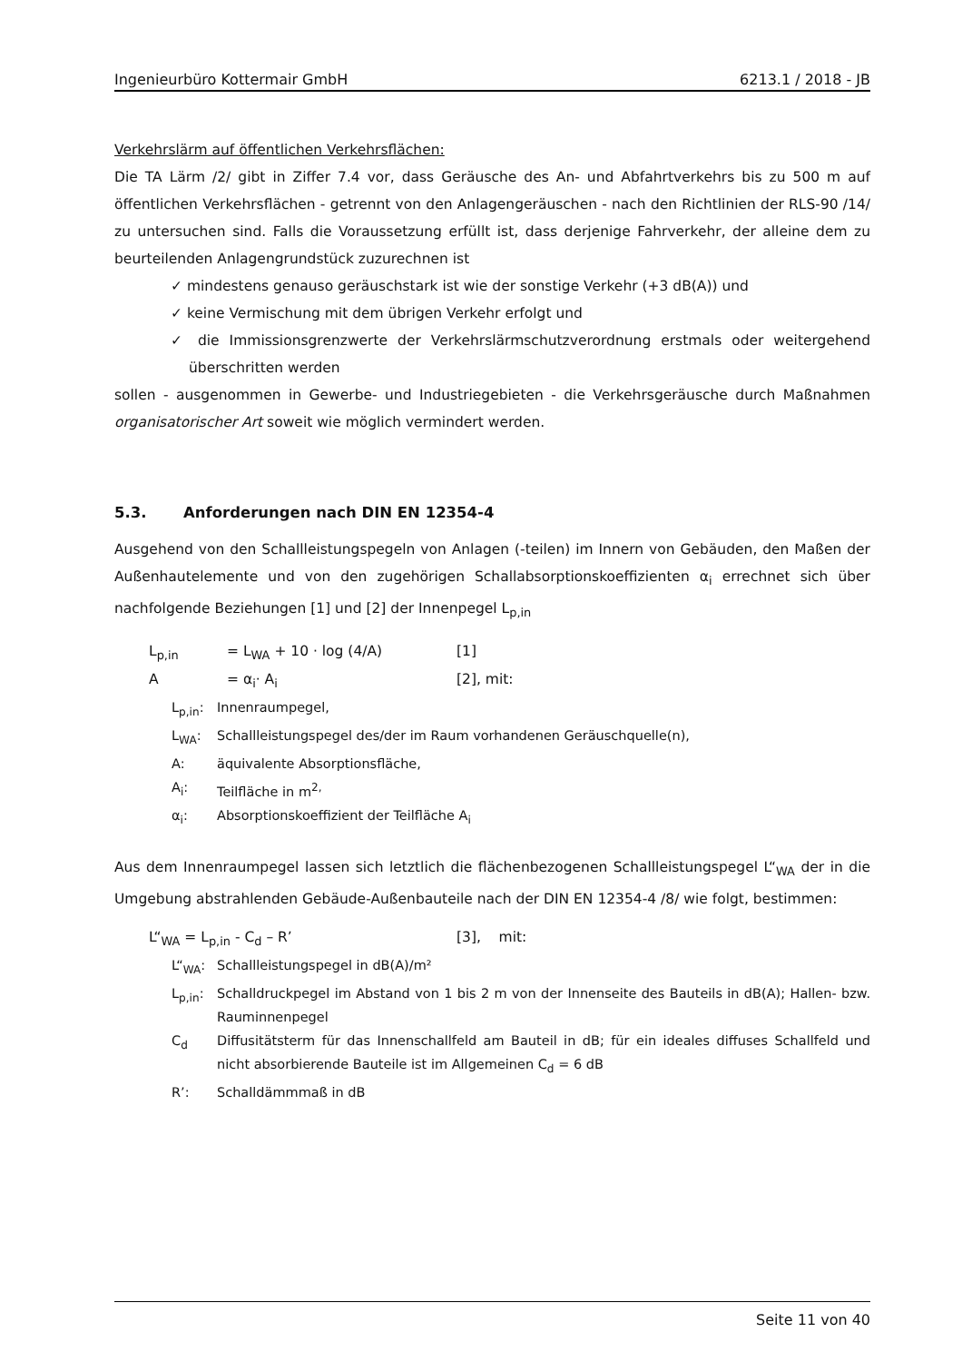Ingenieurbüro Kottermair GmbH 6213.1 / 2018 - JB
Verkehrslärm auf öffentlichen Verkehrsflächen:
Die TA Lärm /2/ gibt in Ziffer 7.4 vor, dass Geräusche des An- und Abfahrtverkehrs bis zu 500 m auf öffentlichen Verkehrsflächen - getrennt von den Anlagengeräuschen - nach den Richtlinien der RLS-90 /14/ zu untersuchen sind. Falls die Voraussetzung erfüllt ist, dass derjenige Fahrverkehr, der alleine dem zu beurteilenden Anlagengrundstück zuzurechnen ist
✓ mindestens genauso geräuschstark ist wie der sonstige Verkehr (+3 dB(A)) und
✓ keine Vermischung mit dem übrigen Verkehr erfolgt und
✓ die Immissionsgrenzwerte der Verkehrslärmschutzverordnung erstmals oder weitergehend überschritten werden
sollen - ausgenommen in Gewerbe- und Industriegebieten - die Verkehrsgeräusche durch Maßnahmen organisatorischer Art soweit wie möglich vermindert werden.
5.3. Anforderungen nach DIN EN 12354-4
Ausgehend von den Schallleistungspegeln von Anlagen (-teilen) im Innern von Gebäuden, den Maßen der Außenhautelemente und von den zugehörigen Schallabsorptionskoeffizienten α<sub>i</sub> errechnet sich über nachfolgende Beziehungen [1] und [2] der Innenpegel L<sub>p,in</sub>
L<sub>p,in</sub> = L<sub>WA</sub> + 10 · log (4/A) [1]
A = α<sub>i</sub>· A<sub>i</sub> [2], mit:
L<sub>p,in</sub>: Innenraumpegel,
L<sub>WA</sub>: Schallleistungspegel des/der im Raum vorhandenen Geräuschquelle(n),
A: äquivalente Absorptionsfläche,
A<sub>i</sub>: Teilfläche in m<sup>2,</sup>
α<sub>i</sub>: Absorptionskoeffizient der Teilfläche A<sub>i</sub>
Aus dem Innenraumpegel lassen sich letztlich die flächenbezogenen Schallleistungspegel L“<sub>WA</sub> der in die Umgebung abstrahlenden Gebäude-Außenbauteile nach der DIN EN 12354-4 /8/ wie folgt, bestimmen:
L“<sub>WA</sub> = L<sub>p,in</sub> - C<sub>d</sub> – R’ [3], mit:
L“<sub>WA</sub>: Schallleistungspegel in dB(A)/m²
L<sub>p,in</sub>: Schalldruckpegel im Abstand von 1 bis 2 m von der Innenseite des Bauteils in dB(A); Hallen- bzw. Rauminnenpegel
C<sub>d</sub> Diffusitätsterm für das Innenschallfeld am Bauteil in dB; für ein ideales diffuses Schallfeld und nicht absorbierende Bauteile ist im Allgemeinen C<sub>d</sub> = 6 dB
R’: Schalldämmmaß in dB
Seite 11 von 40